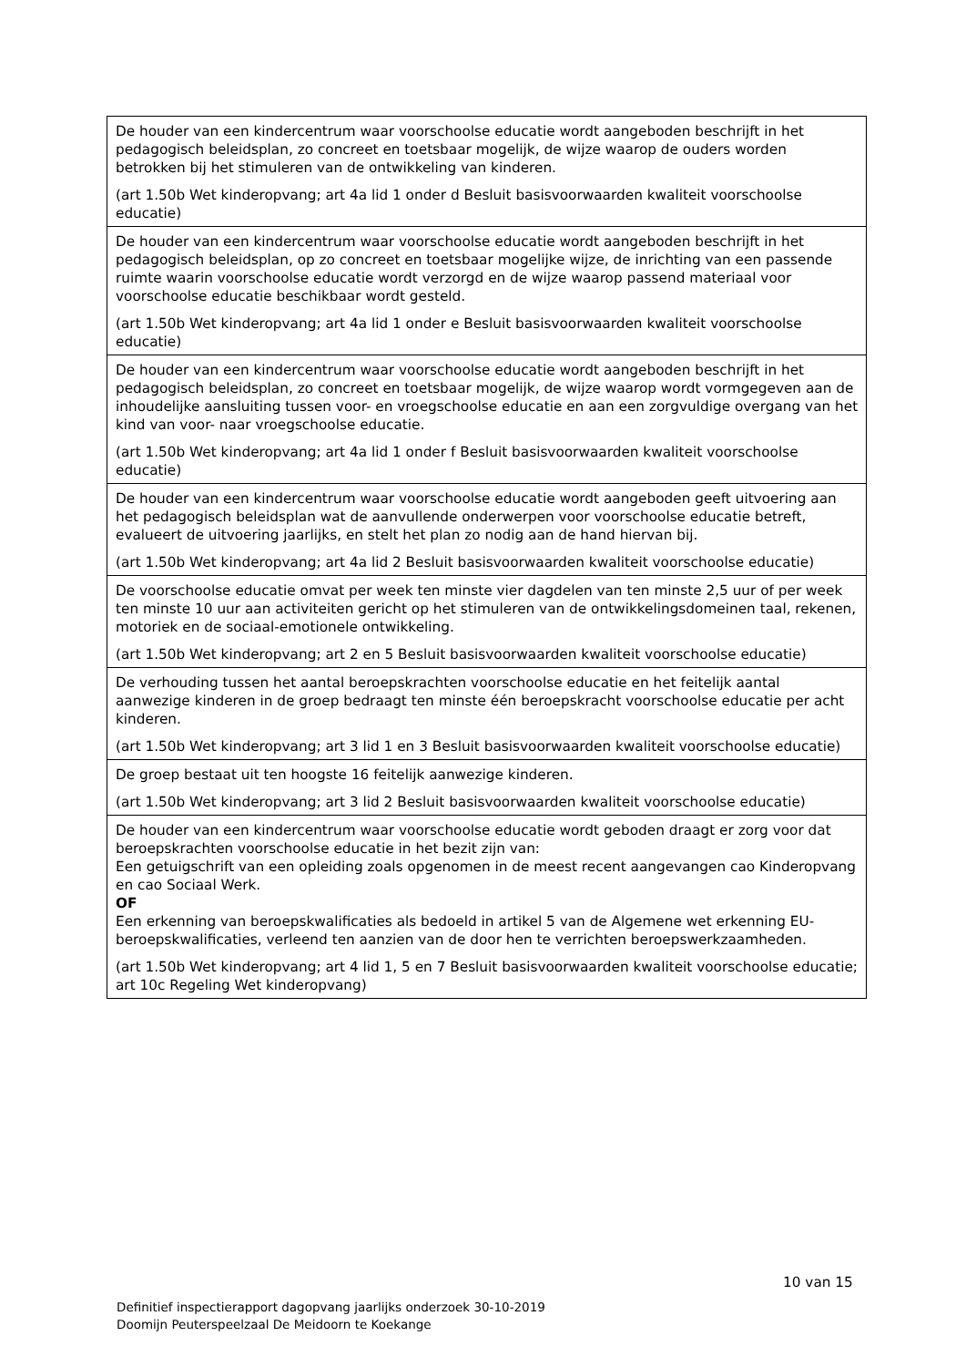| De houder van een kindercentrum waar voorschoolse educatie wordt aangeboden beschrijft in het pedagogisch beleidsplan, zo concreet en toetsbaar mogelijk, de wijze waarop de ouders worden betrokken bij het stimuleren van de ontwikkeling van kinderen. (art 1.50b Wet kinderopvang; art 4a lid 1 onder d Besluit basisvoorwaarden kwaliteit voorschoolse educatie) |
| De houder van een kindercentrum waar voorschoolse educatie wordt aangeboden beschrijft in het pedagogisch beleidsplan, op zo concreet en toetsbaar mogelijke wijze, de inrichting van een passende ruimte waarin voorschoolse educatie wordt verzorgd en de wijze waarop passend materiaal voor voorschoolse educatie beschikbaar wordt gesteld. (art 1.50b Wet kinderopvang; art 4a lid 1 onder e Besluit basisvoorwaarden kwaliteit voorschoolse educatie) |
| De houder van een kindercentrum waar voorschoolse educatie wordt aangeboden beschrijft in het pedagogisch beleidsplan, zo concreet en toetsbaar mogelijk, de wijze waarop wordt vormgegeven aan de inhoudelijke aansluiting tussen voor- en vroegschoolse educatie en aan een zorgvuldige overgang van het kind van voor- naar vroegschoolse educatie. (art 1.50b Wet kinderopvang; art 4a lid 1 onder f Besluit basisvoorwaarden kwaliteit voorschoolse educatie) |
| De houder van een kindercentrum waar voorschoolse educatie wordt aangeboden geeft uitvoering aan het pedagogisch beleidsplan wat de aanvullende onderwerpen voor voorschoolse educatie betreft, evalueert de uitvoering jaarlijks, en stelt het plan zo nodig aan de hand hiervan bij. (art 1.50b Wet kinderopvang; art 4a lid 2 Besluit basisvoorwaarden kwaliteit voorschoolse educatie) |
| De voorschoolse educatie omvat per week ten minste vier dagdelen van ten minste 2,5 uur of per week ten minste 10 uur aan activiteiten gericht op het stimuleren van de ontwikkelingsdomeinen taal, rekenen, motoriek en de sociaal-emotionele ontwikkeling. (art 1.50b Wet kinderopvang; art 2 en 5 Besluit basisvoorwaarden kwaliteit voorschoolse educatie) |
| De verhouding tussen het aantal beroepskrachten voorschoolse educatie en het feitelijk aantal aanwezige kinderen in de groep bedraagt ten minste één beroepskracht voorschoolse educatie per acht kinderen. (art 1.50b Wet kinderopvang; art 3 lid 1 en 3 Besluit basisvoorwaarden kwaliteit voorschoolse educatie) |
| De groep bestaat uit ten hoogste 16 feitelijk aanwezige kinderen. (art 1.50b Wet kinderopvang; art 3 lid 2 Besluit basisvoorwaarden kwaliteit voorschoolse educatie) |
| De houder van een kindercentrum waar voorschoolse educatie wordt geboden draagt er zorg voor dat beroepskrachten voorschoolse educatie in het bezit zijn van: Een getuigschrift van een opleiding zoals opgenomen in de meest recent aangevangen cao Kinderopvang en cao Sociaal Werk. OF Een erkenning van beroepskwalificaties als bedoeld in artikel 5 van de Algemene wet erkenning EU-beroepskwalificaties, verleend ten aanzien van de door hen te verrichten beroepswerkzaamheden. (art 1.50b Wet kinderopvang; art 4 lid 1, 5 en 7 Besluit basisvoorwaarden kwaliteit voorschoolse educatie; art 10c Regeling Wet kinderopvang) |
10 van 15
Definitief inspectierapport dagopvang jaarlijks onderzoek 30-10-2019
Doomijn Peuterspeelzaal De Meidoorn te Koekange